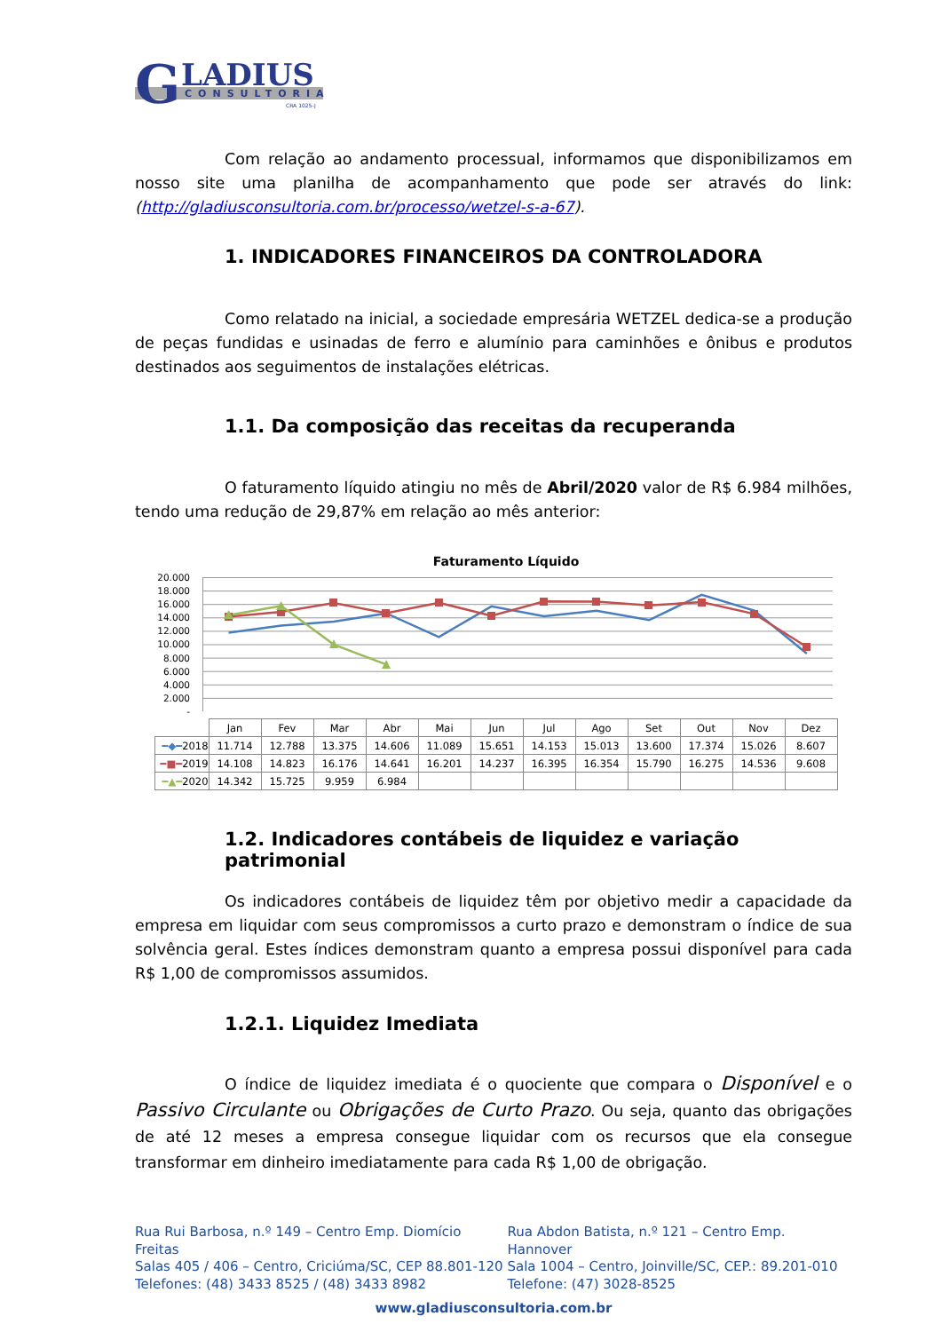G
LADIUS
CONSULTORIA
CRA 1025-J
Com relação ao andamento processual, informamos que disponibilizamos em nosso site uma planilha de acompanhamento que pode ser através do link: (http://gladiusconsultoria.com.br/processo/wetzel-s-a-67).
1. INDICADORES FINANCEIROS DA CONTROLADORA
Como relatado na inicial, a sociedade empresária WETZEL dedica-se a produção de peças fundidas e usinadas de ferro e alumínio para caminhões e ônibus e produtos destinados aos seguimentos de instalações elétricas.
1.1. Da composição das receitas da recuperanda
O faturamento líquido atingiu no mês de Abril/2020 valor de R$ 6.984 milhões, tendo uma redução de 29,87% em relação ao mês anterior:
Faturamento Líquido
20.000
18.000
16.000
14.000
12.000
10.000
8.000
6.000
4.000
2.000
-
| | Jan | Fev | Mar | Abr | Mai | Jun | Jul | Ago | Set | Out | Nov | Dez |
| --- | --- | --- | --- | --- | --- | --- | --- | --- | --- | --- | --- | --- |
| ━◆━ 2018 | 11.714 | 12.788 | 13.375 | 14.606 | 11.089 | 15.651 | 14.153 | 15.013 | 13.600 | 17.374 | 15.026 | 8.607 |
| ━■━ 2019 | 14.108 | 14.823 | 16.176 | 14.641 | 16.201 | 14.237 | 16.395 | 16.354 | 15.790 | 16.275 | 14.536 | 9.608 |
| ━▲━ 2020 | 14.342 | 15.725 | 9.959 | 6.984 | | | | | | | | |
1.2. Indicadores contábeis de liquidez e variação patrimonial
Os indicadores contábeis de liquidez têm por objetivo medir a capacidade da empresa em liquidar com seus compromissos a curto prazo e demonstram o índice de sua solvência geral. Estes índices demonstram quanto a empresa possui disponível para cada R$ 1,00 de compromissos assumidos.
1.2.1. Liquidez Imediata
O índice de liquidez imediata é o quociente que compara o Disponível e o Passivo Circulante ou Obrigações de Curto Prazo. Ou seja, quanto das obrigações de até 12 meses a empresa consegue liquidar com os recursos que ela consegue transformar em dinheiro imediatamente para cada R$ 1,00 de obrigação.
Rua Rui Barbosa, n.º 149 – Centro Emp. Diomício Freitas
Salas 405 / 406 – Centro, Criciúma/SC, CEP 88.801-120
Telefones: (48) 3433 8525 / (48) 3433 8982
Rua Abdon Batista, n.º 121 – Centro Emp. Hannover
Sala 1004 – Centro, Joinville/SC, CEP.: 89.201-010
Telefone: (47) 3028-8525
www.gladiusconsultoria.com.br